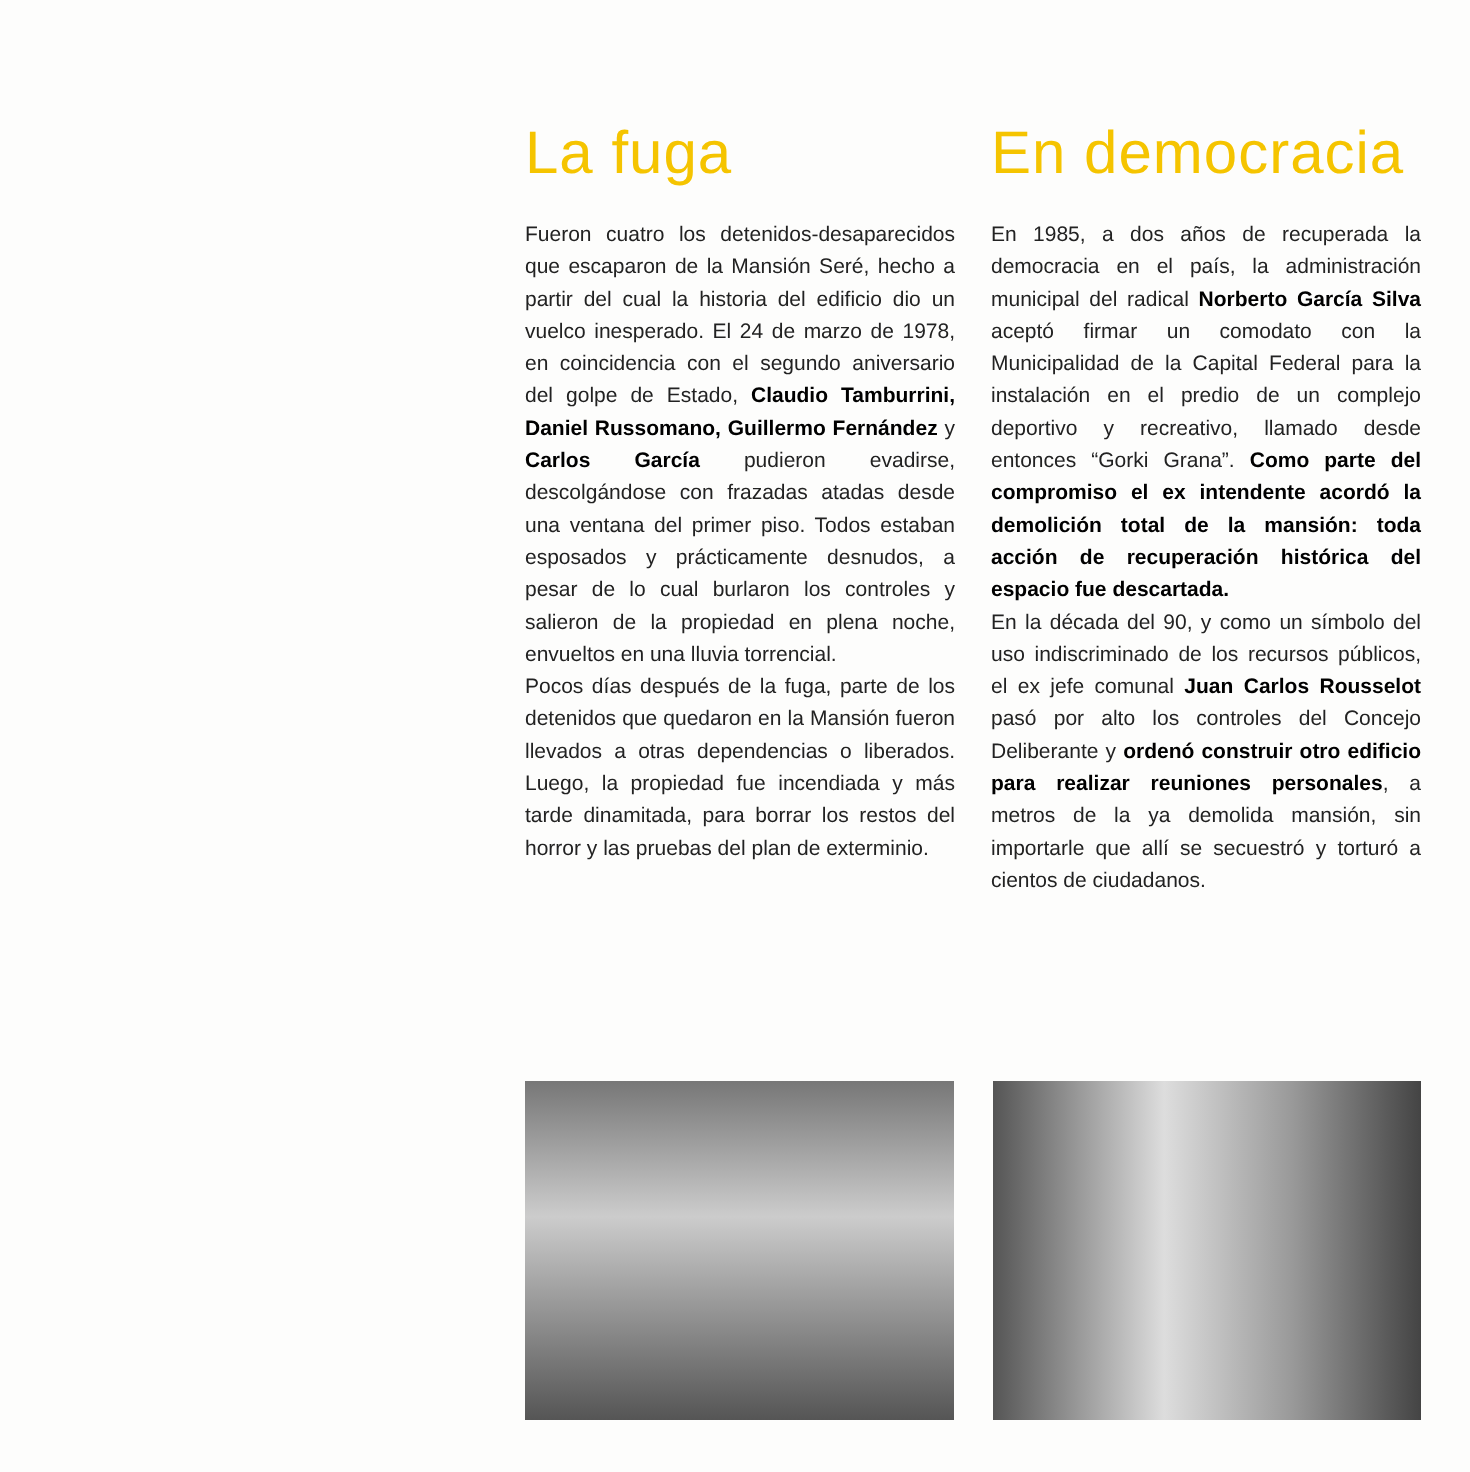La fuga
Fueron cuatro los detenidos-desaparecidos que escaparon de la Mansión Seré, hecho a partir del cual la historia del edificio dio un vuelco inesperado. El 24 de marzo de 1978, en coincidencia con el segundo aniversario del golpe de Estado, Claudio Tamburrini, Daniel Russomano, Guillermo Fernández y Carlos García pudieron evadirse, descolgándose con frazadas atadas desde una ventana del primer piso. Todos estaban esposados y prácticamente desnudos, a pesar de lo cual burlaron los controles y salieron de la propiedad en plena noche, envueltos en una lluvia torrencial.
Pocos días después de la fuga, parte de los detenidos que quedaron en la Mansión fueron llevados a otras dependencias o liberados. Luego, la propiedad fue incendiada y más tarde dinamitada, para borrar los restos del horror y las pruebas del plan de exterminio.
En democracia
En 1985, a dos años de recuperada la democracia en el país, la administración municipal del radical Norberto García Silva aceptó firmar un comodato con la Municipalidad de la Capital Federal para la instalación en el predio de un complejo deportivo y recreativo, llamado desde entonces “Gorki Grana”. Como parte del compromiso el ex intendente acordó la demolición total de la mansión: toda acción de recuperación histórica del espacio fue descartada.
En la década del 90, y como un símbolo del uso indiscriminado de los recursos públicos, el ex jefe comunal Juan Carlos Rousselot pasó por alto los controles del Concejo Deliberante y ordenó construir otro edificio para realizar reuniones personales, a metros de la ya demolida mansión, sin importarle que allí se secuestró y torturó a cientos de ciudadanos.